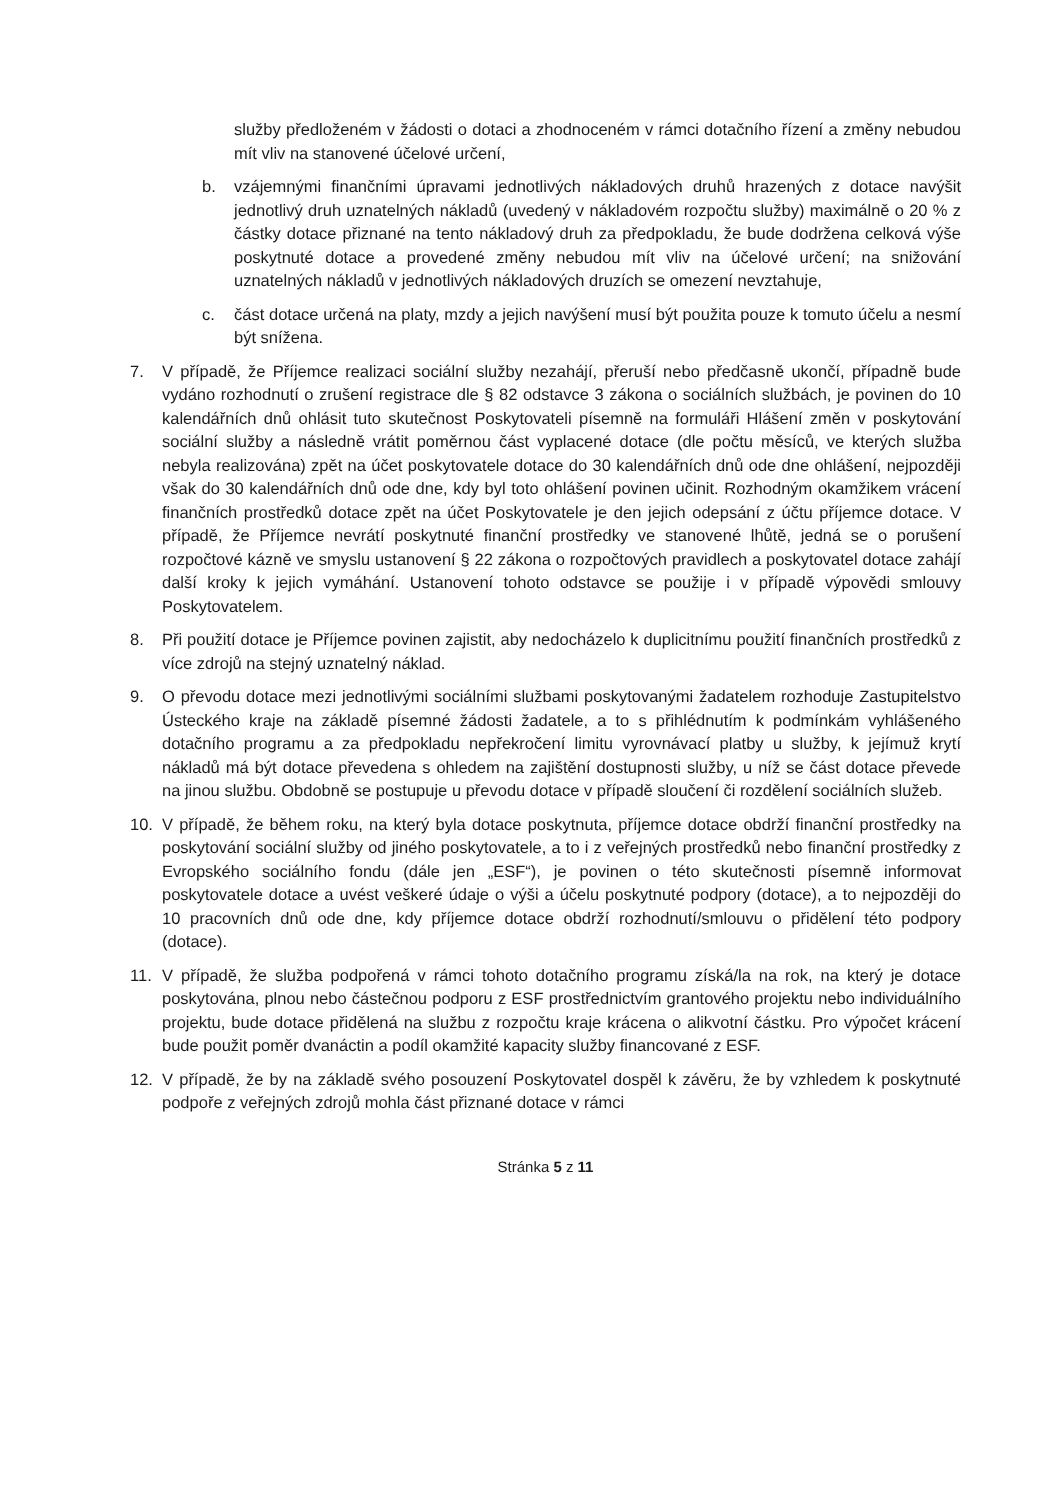služby předloženém v žádosti o dotaci a zhodnoceném v rámci dotačního řízení a změny nebudou mít vliv na stanovené účelové určení,
b. vzájemnými finančními úpravami jednotlivých nákladových druhů hrazených z dotace navýšit jednotlivý druh uznatelných nákladů (uvedený v nákladovém rozpočtu služby) maximálně o 20 % z částky dotace přiznané na tento nákladový druh za předpokladu, že bude dodržena celková výše poskytnuté dotace a provedené změny nebudou mít vliv na účelové určení; na snižování uznatelných nákladů v jednotlivých nákladových druzích se omezení nevztahuje,
c. část dotace určená na platy, mzdy a jejich navýšení musí být použita pouze k tomuto účelu a nesmí být snížena.
7. V případě, že Příjemce realizaci sociální služby nezahájí, přeruší nebo předčasně ukončí, případně bude vydáno rozhodnutí o zrušení registrace dle § 82 odstavce 3 zákona o sociálních službách, je povinen do 10 kalendářních dnů ohlásit tuto skutečnost Poskytovateli písemně na formuláři Hlášení změn v poskytování sociální služby a následně vrátit poměrnou část vyplacené dotace (dle počtu měsíců, ve kterých služba nebyla realizována) zpět na účet poskytovatele dotace do 30 kalendářních dnů ode dne ohlášení, nejpozději však do 30 kalendářních dnů ode dne, kdy byl toto ohlášení povinen učinit. Rozhodným okamžikem vrácení finančních prostředků dotace zpět na účet Poskytovatele je den jejich odepsání z účtu příjemce dotace. V případě, že Příjemce nevrátí poskytnuté finanční prostředky ve stanovené lhůtě, jedná se o porušení rozpočtové kázně ve smyslu ustanovení § 22 zákona o rozpočtových pravidlech a poskytovatel dotace zahájí další kroky k jejich vymáhání. Ustanovení tohoto odstavce se použije i v případě výpovědi smlouvy Poskytovatelem.
8. Při použití dotace je Příjemce povinen zajistit, aby nedocházelo k duplicitnímu použití finančních prostředků z více zdrojů na stejný uznatelný náklad.
9. O převodu dotace mezi jednotlivými sociálními službami poskytovanými žadatelem rozhoduje Zastupitelstvo Ústeckého kraje na základě písemné žádosti žadatele, a to s přihlédnutím k podmínkám vyhlášeného dotačního programu a za předpokladu nepřekročení limitu vyrovnávací platby u služby, k jejímuž krytí nákladů má být dotace převedena s ohledem na zajištění dostupnosti služby, u níž se část dotace převede na jinou službu. Obdobně se postupuje u převodu dotace v případě sloučení či rozdělení sociálních služeb.
10. V případě, že během roku, na který byla dotace poskytnuta, příjemce dotace obdrží finanční prostředky na poskytování sociální služby od jiného poskytovatele, a to i z veřejných prostředků nebo finanční prostředky z Evropského sociálního fondu (dále jen „ESF“), je povinen o této skutečnosti písemně informovat poskytovatele dotace a uvést veškeré údaje o výši a účelu poskytnuté podpory (dotace), a to nejpozději do 10 pracovních dnů ode dne, kdy příjemce dotace obdrží rozhodnutí/smlouvu o přidělení této podpory (dotace).
11. V případě, že služba podpořená v rámci tohoto dotačního programu získá/la na rok, na který je dotace poskytována, plnou nebo částečnou podporu z ESF prostřednictvím grantového projektu nebo individuálního projektu, bude dotace přidělená na službu z rozpočtu kraje krácena o alikvotní částku. Pro výpočet krácení bude použit poměr dvanáctin a podíl okamžité kapacity služby financované z ESF.
12. V případě, že by na základě svého posouzení Poskytovatel dospěl k závěru, že by vzhledem k poskytnuté podpoře z veřejných zdrojů mohla část přiznané dotace v rámci
Stránka 5 z 11